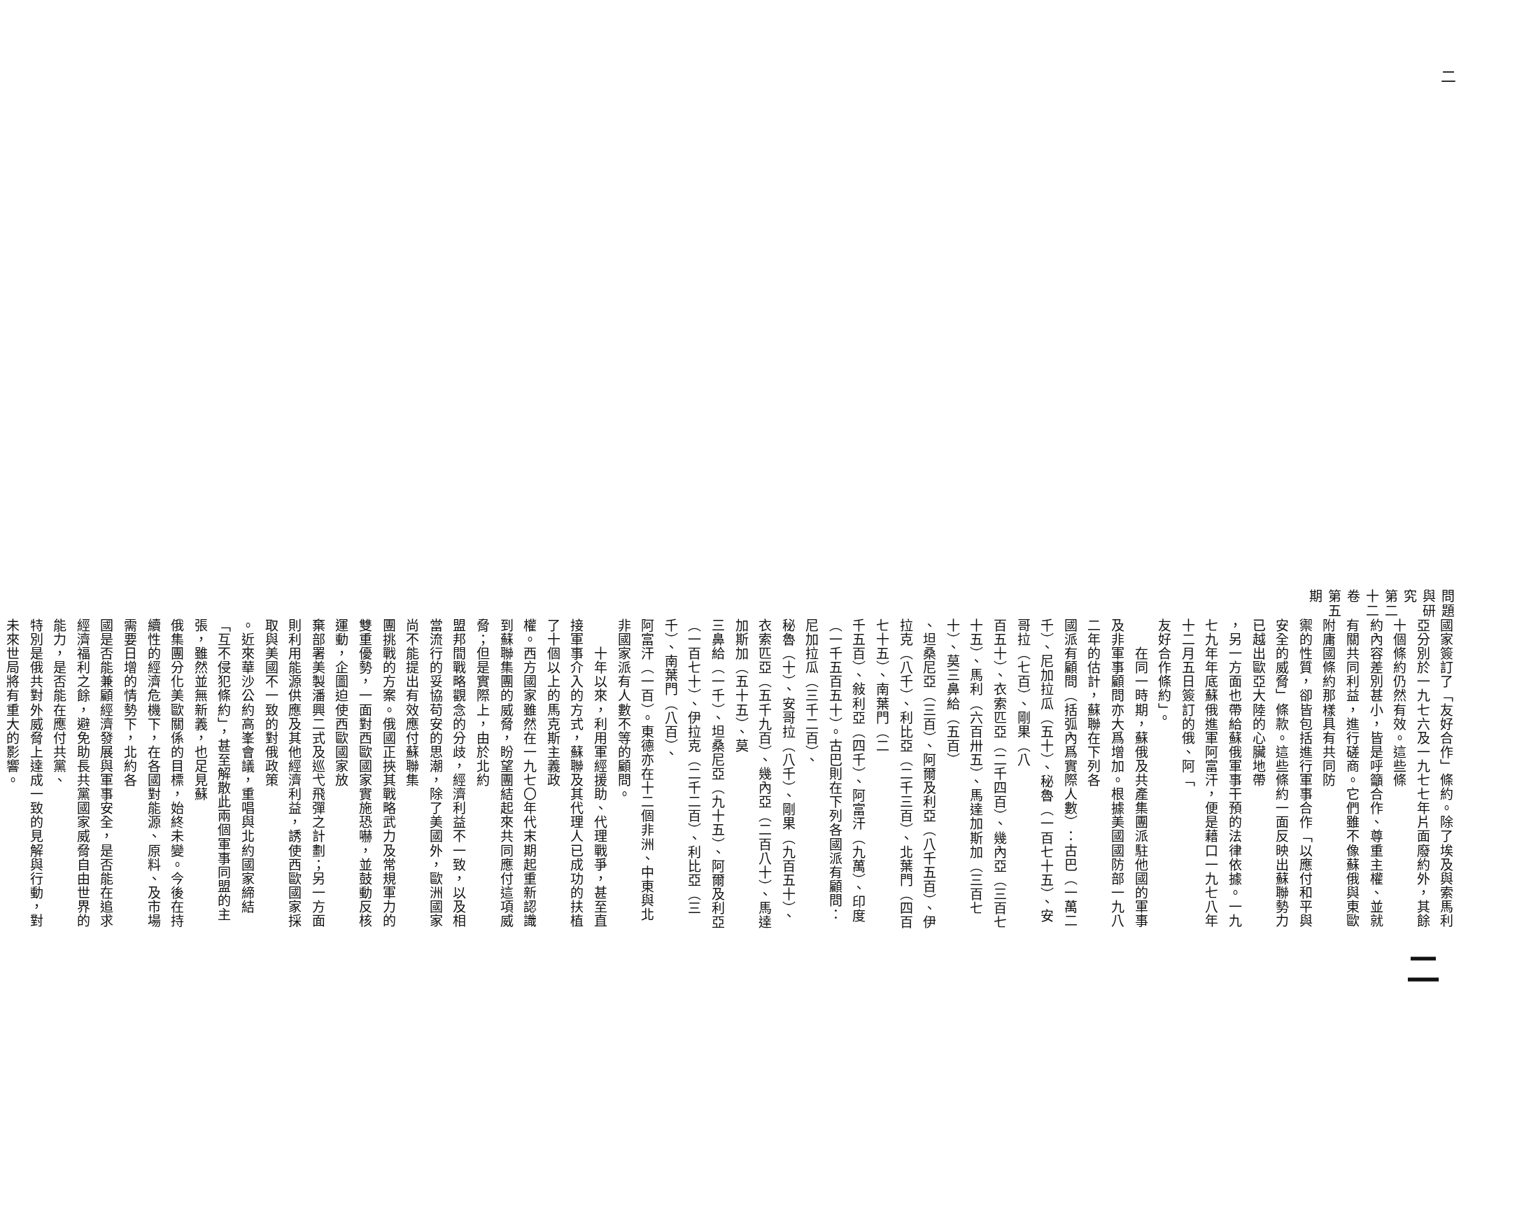二問題與研究　第二十二卷　第五期
國家簽訂了「友好合作」條約。除了埃及與索馬利亞分別於一九七六及一九七七年片面廢約外，其餘十個條約仍然有效。這些條
約內容差別甚小，皆是呼籲合作、尊重主權、並就有關共同利益，進行磋商。它們雖不像蘇俄與東歐附庸國條約那樣具有共同防
禦的性質，卻皆包括進行軍事合作「以應付和平與安全的威脅」條款。這些條約一面反映出蘇聯勢力已越出歐亞大陸的心臟地帶
，另一方面也帶給蘇俄軍事干預的法律依據。一九七九年年底蘇俄進軍阿富汗，便是藉口一九七八年十二月五日簽訂的俄、阿「
友好合作條約」。
　　在同一時期，蘇俄及共產集團派駐他國的軍事及非軍事顧問亦大爲增加。根據美國國防部一九八二年的估計，蘇聯在下列各
國派有顧問（括弧內爲實際人數）：古巴（一萬二千）、尼加拉瓜（五十）、秘魯（一百七十五）、安哥拉（七百）、剛果（八
百五十）、衣索匹亞（二千四百）、幾內亞（三百七十五）、馬利（六百卅五）、馬達加斯加（三百七十）、莫三鼻給（五百）
、坦桑尼亞（三百）、阿爾及利亞（八千五百）、伊拉克（八千）、利比亞（二千三百）、北葉門（四百七十五）、南葉門（二
千五百）、敍利亞（四千）、阿富汗（九萬）、印度（一千五百五十）。古巴則在下列各國派有顧問：尼加拉瓜（三千二百）、
秘魯（十）、安哥拉（八千）、剛果（九百五十）、衣索匹亞（五千九百）、幾內亞（二百八十）、馬達加斯加（五十五）、莫
三鼻給（一千）、坦桑尼亞（九十五）、阿爾及利亞（一百七十）、伊拉克（二千二百）、利比亞（三千）、南葉門（八百）、
阿富汗（一百）。東德亦在十二個非洲、中東與北非國家派有人數不等的顧問。
　　十年以來，利用軍經援助、代理戰爭，甚至直接軍事介入的方式，蘇聯及其代理人已成功的扶植了十個以上的馬克斯主義政
權。西方國家雖然在一九七〇年代末期起重新認識到蘇聯集團的威脅，盼望團結起來共同應付這項威脅；但是實際上，由於北約
盟邦間戰略觀念的分歧，經濟利益不一致，以及相當流行的妥協苟安的思潮，除了美國外，歐洲國家尚不能提出有效應付蘇聯集
團挑戰的方案。俄國正挾其戰略武力及常規軍力的雙重優勢，一面對西歐國家實施恐嚇，並鼓動反核運動，企圖迫使西歐國家放
棄部署美製潘興二式及巡弋飛彈之計劃；另一方面則利用能源供應及其他經濟利益，誘使西歐國家採取與美國不一致的對俄政策
。近來華沙公約高峯會議，重唱與北約國家締結「互不侵犯條約」，甚至解散此兩個軍事同盟的主張，雖然並無新義，也足見蘇
俄集團分化美歐關係的目標，始終未變。今後在持續性的經濟危機下，在各國對能源、原料、及市場需要日增的情勢下，北約各
國是否能兼顧經濟發展與軍事安全，是否能在追求經濟福利之餘，避免助長共黨國家威脅自由世界的能力，是否能在應付共黨、
特別是俄共對外威脅上達成一致的見解與行動，對未來世局將有重大的影響。
二